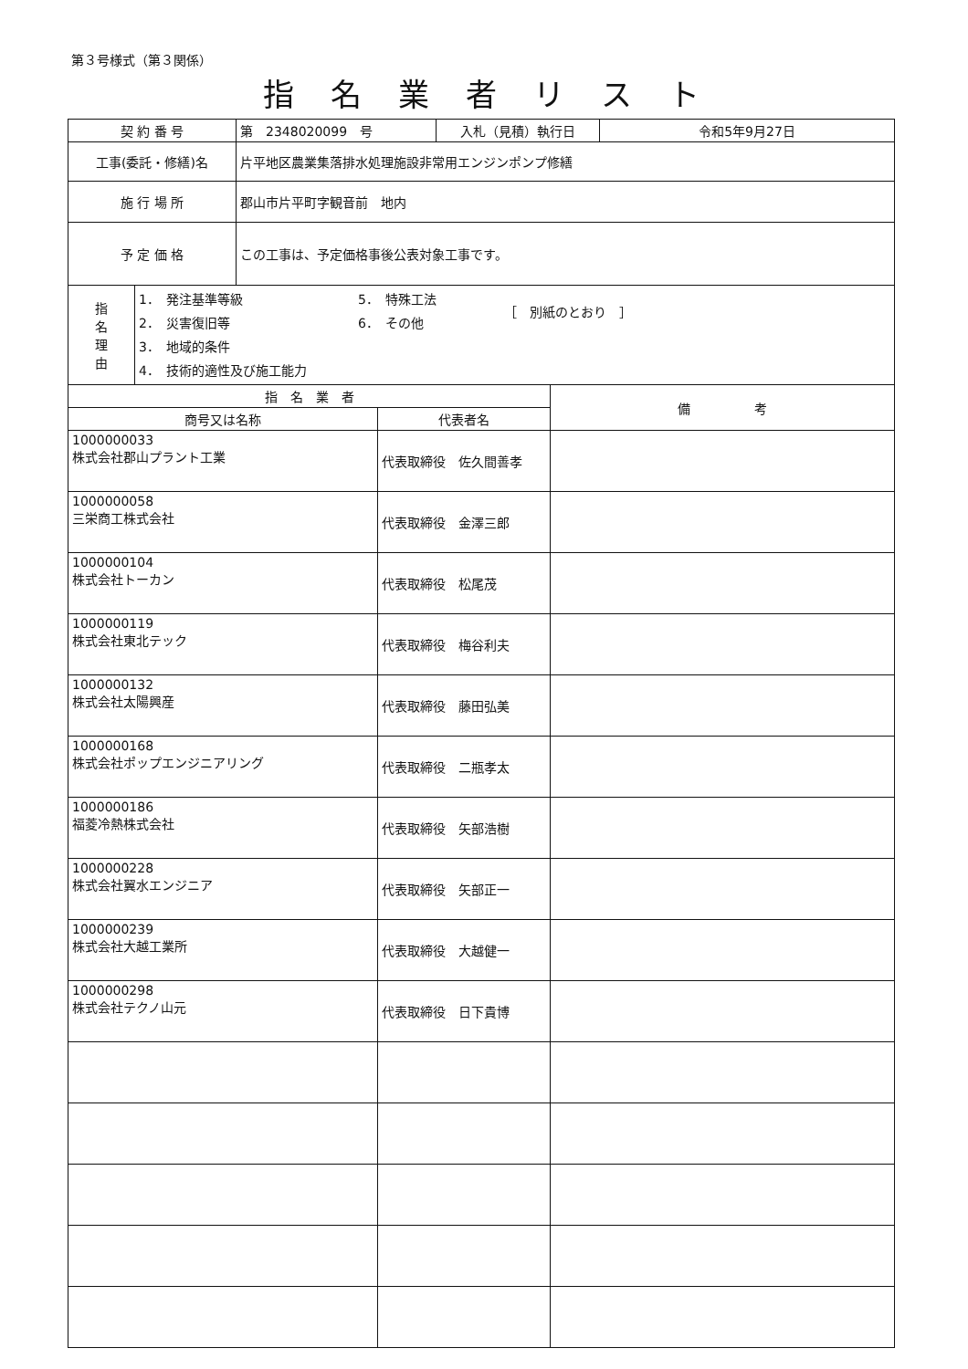第３号様式（第３関係）
指名業者リスト
| 契 約 番 号 | 第 2348020099 号 | 入札（見積）執行日 | 令和5年9月27日 |
| 工事(委託・修繕)名 | 片平地区農業集落排水処理施設非常用エンジンポンプ修繕 | | |
| 施 行 場 所 | 郡山市片平町字観音前 地内 | | |
| 予 定 価 格 | この工事は、予定価格事後公表対象工事です。 | | |
| 指 名 理 由 | 1． 発注基準等級 2． 災害復旧等 3． 地域的条件 4． 技術的適性及び施工能力 5． 特殊工法 6． その他 ［ 別紙のとおり ］ |
| 指 名 業 者 | | 備 考 |
| --- | --- | --- |
| 商号又は名称 | 代表者名 | |
| 1000000033 株式会社郡山プラント工業 | 代表取締役 佐久間善孝 | |
| 1000000058 三栄商工株式会社 | 代表取締役 金澤三郎 | |
| 1000000104 株式会社トーカン | 代表取締役 松尾茂 | |
| 1000000119 株式会社東北テック | 代表取締役 梅谷利夫 | |
| 1000000132 株式会社太陽興産 | 代表取締役 藤田弘美 | |
| 1000000168 株式会社ポップエンジニアリング | 代表取締役 二瓶孝太 | |
| 1000000186 福菱冷熱株式会社 | 代表取締役 矢部浩樹 | |
| 1000000228 株式会社翼水エンジニア | 代表取締役 矢部正一 | |
| 1000000239 株式会社大越工業所 | 代表取締役 大越健一 | |
| 1000000298 株式会社テクノ山元 | 代表取締役 日下貴博 | |